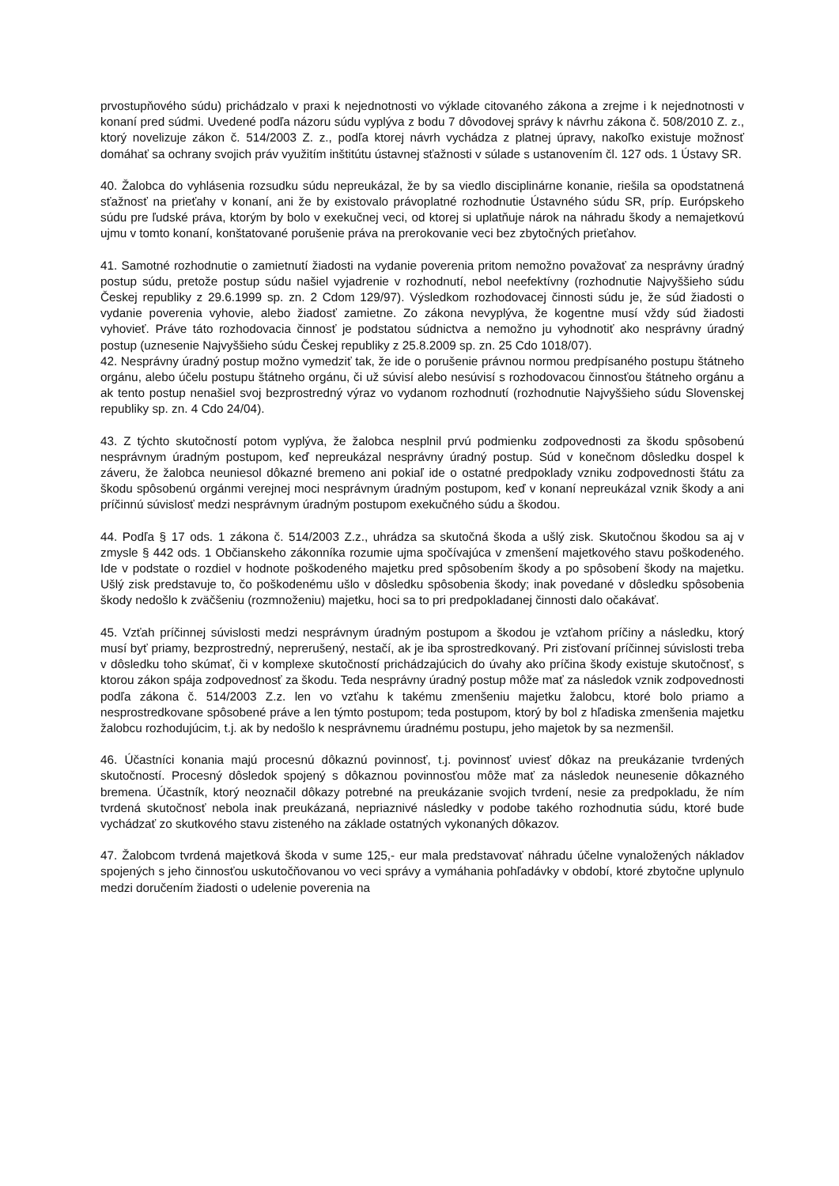prvostupňového súdu) prichádzalo v praxi k nejednotnosti vo výklade citovaného zákona a zrejme i k nejednotnosti v konaní pred súdmi. Uvedené podľa názoru súdu vyplýva z bodu 7 dôvodovej správy k návrhu zákona č. 508/2010 Z. z., ktorý novelizuje zákon č. 514/2003 Z. z., podľa ktorej návrh vychádza z platnej úpravy, nakoľko existuje možnosť domáhať sa ochrany svojich práv využitím inštitútu ústavnej sťažnosti v súlade s ustanovením čl. 127 ods. 1 Ústavy SR.
40. Žalobca do vyhlásenia rozsudku súdu nepreukázal, že by sa viedlo disciplinárne konanie, riešila sa opodstatnená sťažnosť na prieťahy v konaní, ani že by existovalo právoplatné rozhodnutie Ústavného súdu SR, príp. Európskeho súdu pre ľudské práva, ktorým by bolo v exekučnej veci, od ktorej si uplatňuje nárok na náhradu škody a nemajetkovú ujmu v tomto konaní, konštatované porušenie práva na prerokovanie veci bez zbytočných prieťahov.
41. Samotné rozhodnutie o zamietnutí žiadosti na vydanie poverenia pritom nemožno považovať za nesprávny úradný postup súdu, pretože postup súdu našiel vyjadrenie v rozhodnutí, nebol neefektívny (rozhodnutie Najvyššieho súdu Českej republiky z 29.6.1999 sp. zn. 2 Cdom 129/97). Výsledkom rozhodovacej činnosti súdu je, že súd žiadosti o vydanie poverenia vyhovie, alebo žiadosť zamietne. Zo zákona nevyplýva, že kogentne musí vždy súd žiadosti vyhovieť. Práve táto rozhodovacia činnosť je podstatou súdnictva a nemožno ju vyhodnotiť ako nesprávny úradný postup (uznesenie Najvyššieho súdu Českej republiky z 25.8.2009 sp. zn. 25 Cdo 1018/07).
42. Nesprávny úradný postup možno vymedziť tak, že ide o porušenie právnou normou predpísaného postupu štátneho orgánu, alebo účelu postupu štátneho orgánu, či už súvisí alebo nesúvisí s rozhodovacou činnosťou štátneho orgánu a ak tento postup nenašiel svoj bezprostredný výraz vo vydanom rozhodnutí (rozhodnutie Najvyššieho súdu Slovenskej republiky sp. zn. 4 Cdo 24/04).
43. Z týchto skutočností potom vyplýva, že žalobca nesplnil prvú podmienku zodpovednosti za škodu spôsobenú nesprávnym úradným postupom, keď nepreukázal nesprávny úradný postup. Súd v konečnom dôsledku dospel k záveru, že žalobca neuniesol dôkazné bremeno ani pokiaľ ide o ostatné predpoklady vzniku zodpovednosti štátu za škodu spôsobenú orgánmi verejnej moci nesprávnym úradným postupom, keď v konaní nepreukázal vznik škody a ani príčinnú súvislosť medzi nesprávnym úradným postupom exekučného súdu a škodou.
44. Podľa § 17 ods. 1 zákona č. 514/2003 Z.z., uhrádza sa skutočná škoda a ušlý zisk. Skutočnou škodou sa aj v zmysle § 442 ods. 1 Občianskeho zákonníka rozumie ujma spočívajúca v zmenšení majetkového stavu poškodeného. Ide v podstate o rozdiel v hodnote poškodeného majetku pred spôsobením škody a po spôsobení škody na majetku. Ušlý zisk predstavuje to, čo poškodenému ušlo v dôsledku spôsobenia škody; inak povedané v dôsledku spôsobenia škody nedošlo k zväčšeniu (rozmnoženiu) majetku, hoci sa to pri predpokladanej činnosti dalo očakávať.
45. Vzťah príčinnej súvislosti medzi nesprávnym úradným postupom a škodou je vzťahom príčiny a následku, ktorý musí byť priamy, bezprostredný, neprerušený, nestačí, ak je iba sprostredkovaný. Pri zisťovaní príčinnej súvislosti treba v dôsledku toho skúmať, či v komplexe skutočností prichádzajúcich do úvahy ako príčina škody existuje skutočnosť, s ktorou zákon spája zodpovednosť za škodu. Teda nesprávny úradný postup môže mať za následok vznik zodpovednosti podľa zákona č. 514/2003 Z.z. len vo vzťahu k takému zmenšeniu majetku žalobcu, ktoré bolo priamo a nesprostredkovane spôsobené práve a len týmto postupom; teda postupom, ktorý by bol z hľadiska zmenšenia majetku žalobcu rozhodujúcim, t.j. ak by nedošlo k nesprávnemu úradnému postupu, jeho majetok by sa nezmenšil.
46. Účastníci konania majú procesnú dôkaznú povinnosť, t.j. povinnosť uviesť dôkaz na preukázanie tvrdených skutočností. Procesný dôsledok spojený s dôkaznou povinnosťou môže mať za následok neunesenie dôkazného bremena. Účastník, ktorý neoznačil dôkazy potrebné na preukázanie svojich tvrdení, nesie za predpokladu, že ním tvrdená skutočnosť nebola inak preukázaná, nepriaznivé následky v podobe takého rozhodnutia súdu, ktoré bude vychádzať zo skutkového stavu zisteného na základe ostatných vykonaných dôkazov.
47. Žalobcom tvrdená majetková škoda v sume 125,- eur mala predstavovať náhradu účelne vynaložených nákladov spojených s jeho činnosťou uskutočňovanou vo veci správy a vymáhania pohľadávky v období, ktoré zbytočne uplynulo medzi doručením žiadosti o udelenie poverenia na